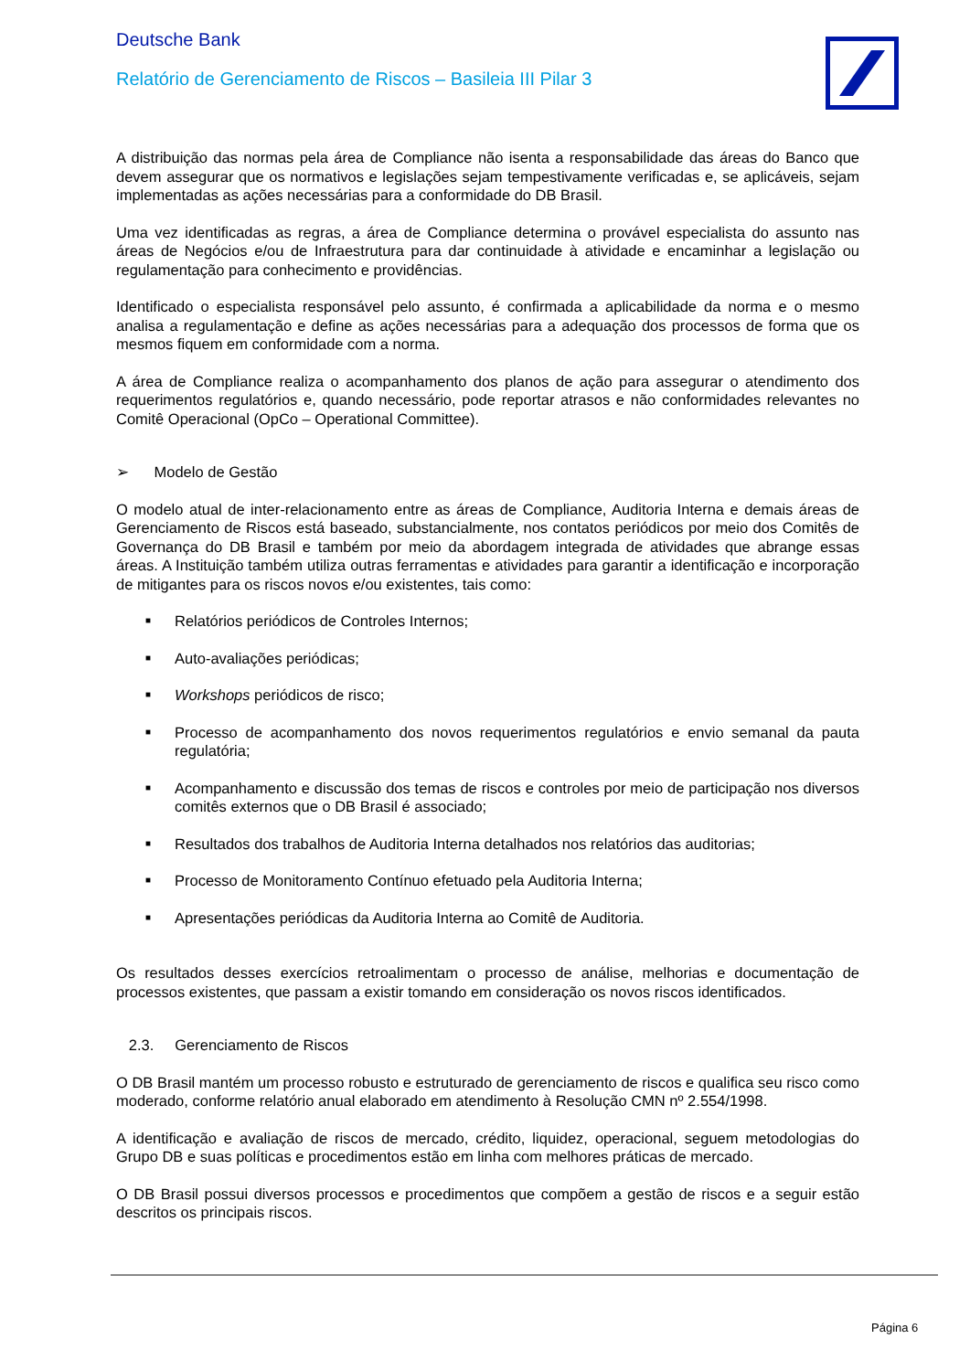Deutsche Bank
Relatório de Gerenciamento de Riscos – Basileia III Pilar 3
A distribuição das normas pela área de Compliance não isenta a responsabilidade das áreas do Banco que devem assegurar que os normativos e legislações sejam tempestivamente verificadas e, se aplicáveis, sejam implementadas as ações necessárias para a conformidade do DB Brasil.
Uma vez identificadas as regras, a área de Compliance determina o provável especialista do assunto nas áreas de Negócios e/ou de Infraestrutura para dar continuidade à atividade e encaminhar a legislação ou regulamentação para conhecimento e providências.
Identificado o especialista responsável pelo assunto, é confirmada a aplicabilidade da norma e o mesmo analisa a regulamentação e define as ações necessárias para a adequação dos processos de forma que os mesmos fiquem em conformidade com a norma.
A área de Compliance realiza o acompanhamento dos planos de ação para assegurar o atendimento dos requerimentos regulatórios e, quando necessário, pode reportar atrasos e não conformidades relevantes no Comitê Operacional (OpCo – Operational Committee).
➢ Modelo de Gestão
O modelo atual de inter-relacionamento entre as áreas de Compliance, Auditoria Interna e demais áreas de Gerenciamento de Riscos está baseado, substancialmente, nos contatos periódicos por meio dos Comitês de Governança do DB Brasil e também por meio da abordagem integrada de atividades que abrange essas áreas. A Instituição também utiliza outras ferramentas e atividades para garantir a identificação e incorporação de mitigantes para os riscos novos e/ou existentes, tais como:
■ Relatórios periódicos de Controles Internos;
■ Auto-avaliações periódicas;
■ Workshops periódicos de risco;
■ Processo de acompanhamento dos novos requerimentos regulatórios e envio semanal da pauta regulatória;
■ Acompanhamento e discussão dos temas de riscos e controles por meio de participação nos diversos comitês externos que o DB Brasil é associado;
■ Resultados dos trabalhos de Auditoria Interna detalhados nos relatórios das auditorias;
■ Processo de Monitoramento Contínuo efetuado pela Auditoria Interna;
■ Apresentações periódicas da Auditoria Interna ao Comitê de Auditoria.
Os resultados desses exercícios retroalimentam o processo de análise, melhorias e documentação de processos existentes, que passam a existir tomando em consideração os novos riscos identificados.
2.3. Gerenciamento de Riscos
O DB Brasil mantém um processo robusto e estruturado de gerenciamento de riscos e qualifica seu risco como moderado, conforme relatório anual elaborado em atendimento à Resolução CMN nº 2.554/1998.
A identificação e avaliação de riscos de mercado, crédito, liquidez, operacional, seguem metodologias do Grupo DB e suas políticas e procedimentos estão em linha com melhores práticas de mercado.
O DB Brasil possui diversos processos e procedimentos que compõem a gestão de riscos e a seguir estão descritos os principais riscos.
Página 6